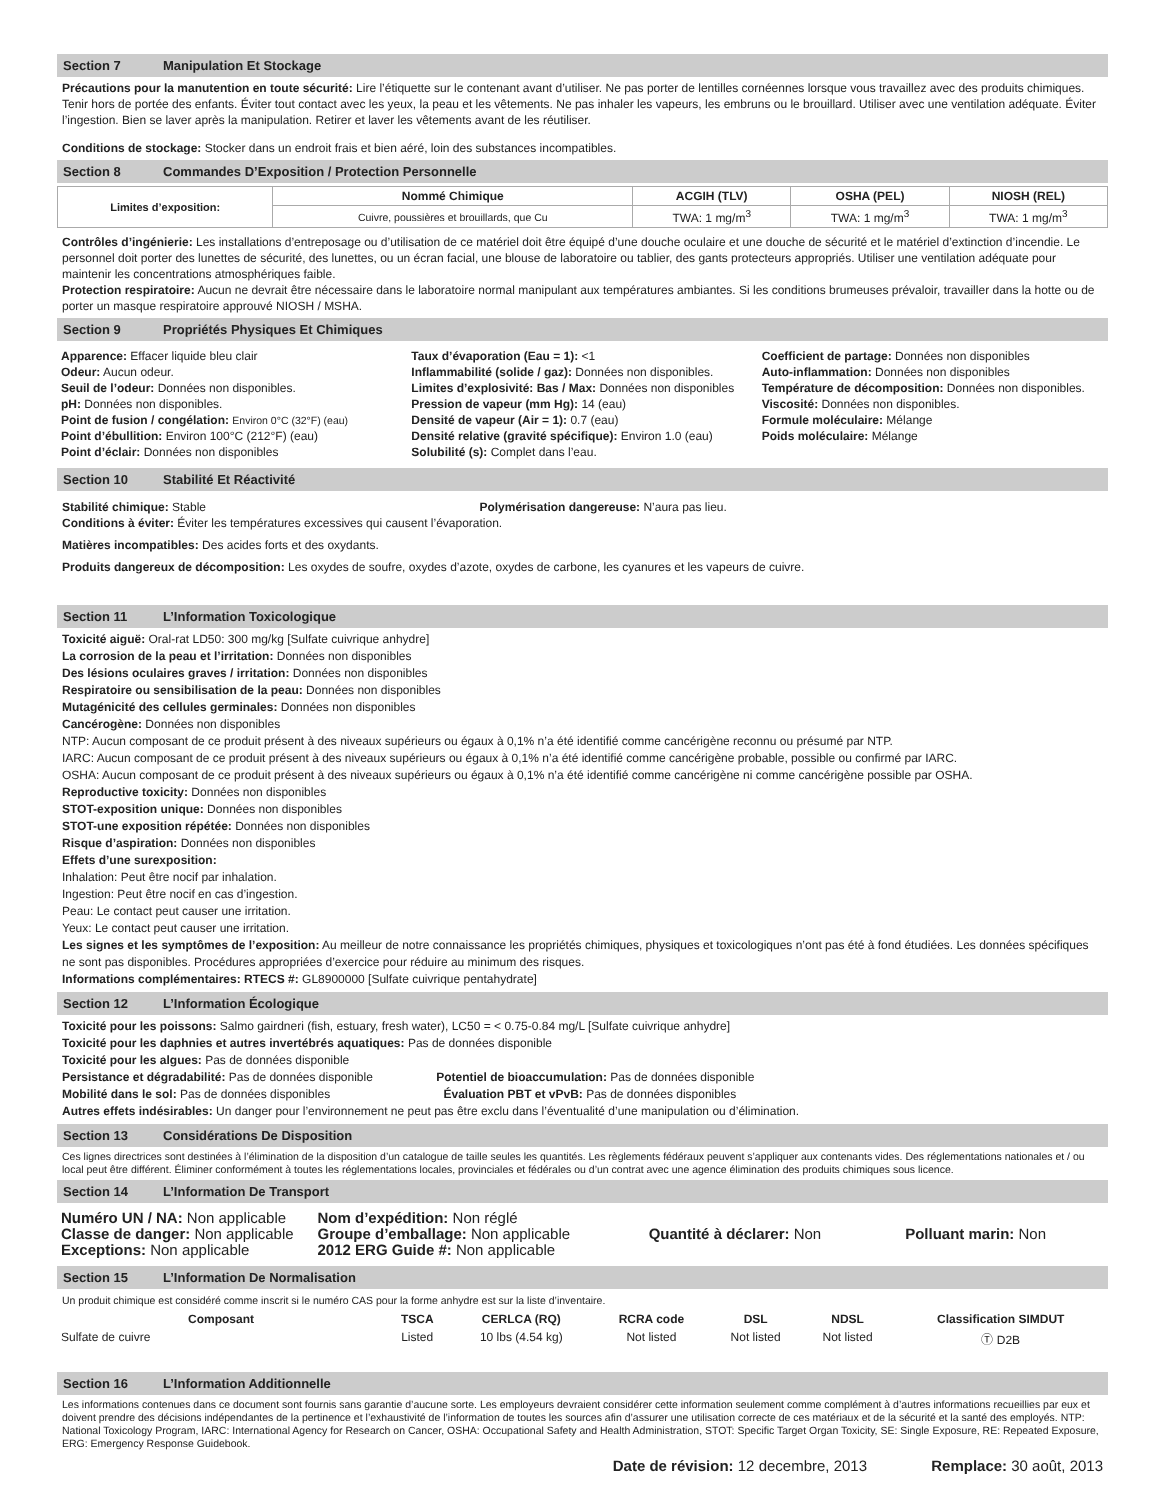Section 7 Manipulation Et Stockage
Précautions pour la manutention en toute sécurité: Lire l’étiquette sur le contenant avant d’utiliser. Ne pas porter de lentilles cornéennes lorsque vous travaillez avec des produits chimiques. Tenir hors de portée des enfants. Éviter tout contact avec les yeux, la peau et les vêtements. Ne pas inhaler les vapeurs, les embruns ou le brouillard. Utiliser avec une ventilation adéquate. Éviter l’ingestion. Bien se laver après la manipulation. Retirer et laver les vêtements avant de les réutiliser.
Conditions de stockage: Stocker dans un endroit frais et bien aéré, loin des substances incompatibles.
Section 8 Commandes D’Exposition / Protection Personnelle
| Limites d’exposition: | Nommé Chimique | ACGIH (TLV) | OSHA (PEL) | NIOSH (REL) |
| | Cuivre, poussières et brouillards, que Cu | TWA: 1 mg/m<sup>3</sup> | TWA: 1 mg/m<sup>3</sup> | TWA: 1 mg/m<sup>3</sup> |
Contrôles d’ingénierie: Les installations d’entreposage ou d’utilisation de ce matériel doit être équipé d’une douche oculaire et une douche de sécurité et le matériel d’extinction d’incendie. Le personnel doit porter des lunettes de sécurité, des lunettes, ou un écran facial, une blouse de laboratoire ou tablier, des gants protecteurs appropriés. Utiliser une ventilation adéquate pour maintenir les concentrations atmosphériques faible.
Protection respiratoire: Aucun ne devrait être nécessaire dans le laboratoire normal manipulant aux températures ambiantes. Si les conditions brumeuses prévaloir, travailler dans la hotte ou de porter un masque respiratoire approuvé NIOSH / MSHA.
Section 9 Propriétés Physiques Et Chimiques
Apparence: Effacer liquide bleu clair
Odeur: Aucun odeur.
Seuil de l’odeur: Données non disponibles.
pH: Données non disponibles.
Point de fusion / congélation: Environ 0°C (32°F) (eau)
Point d’ébullition: Environ 100°C (212°F) (eau)
Point d’éclair: Données non disponibles
Taux d’évaporation (Eau = 1): <1
Inflammabilité (solide / gaz): Données non disponibles.
Limites d’explosivité: Bas / Max: Données non disponibles
Pression de vapeur (mm Hg): 14 (eau)
Densité de vapeur (Air = 1): 0.7 (eau)
Densité relative (gravité spécifique): Environ 1.0 (eau)
Solubilité (s): Complet dans l’eau.
Coefficient de partage: Données non disponibles
Auto-inflammation: Données non disponibles
Température de décomposition: Données non disponibles.
Viscosité: Données non disponibles.
Formule moléculaire: Mélange
Poids moléculaire: Mélange
Section 10 Stabilité Et Réactivité
Stabilité chimique: Stable Polymérisation dangereuse: N’aura pas lieu.
Conditions à éviter: Éviter les températures excessives qui causent l’évaporation.
Matières incompatibles: Des acides forts et des oxydants.
Produits dangereux de décomposition: Les oxydes de soufre, oxydes d’azote, oxydes de carbone, les cyanures et les vapeurs de cuivre.
Section 11 L’Information Toxicologique
Toxicité aiguë: Oral-rat LD50: 300 mg/kg [Sulfate cuivrique anhydre]
La corrosion de la peau et l’irritation: Données non disponibles
Des lésions oculaires graves / irritation: Données non disponibles
Respiratoire ou sensibilisation de la peau: Données non disponibles
Mutagénicité des cellules germinales: Données non disponibles
Cancérogène: Données non disponibles
NTP: Aucun composant de ce produit présent à des niveaux supérieurs ou égaux à 0,1% n’a été identifié comme cancérigène reconnu ou présumé par NTP.
IARC: Aucun composant de ce produit présent à des niveaux supérieurs ou égaux à 0,1% n’a été identifié comme cancérigène probable, possible ou confirmé par IARC.
OSHA: Aucun composant de ce produit présent à des niveaux supérieurs ou égaux à 0,1% n’a été identifié comme cancérigène ni comme cancérigène possible par OSHA.
Reproductive toxicity: Données non disponibles
STOT-exposition unique: Données non disponibles
STOT-une exposition répétée: Données non disponibles
Risque d’aspiration: Données non disponibles
Effets d’une surexposition:
Inhalation: Peut être nocif par inhalation.
Ingestion: Peut être nocif en cas d’ingestion.
Peau: Le contact peut causer une irritation.
Yeux: Le contact peut causer une irritation.
Les signes et les symptômes de l’exposition: Au meilleur de notre connaissance les propriétés chimiques, physiques et toxicologiques n’ont pas été à fond étudiées. Les données spécifiques ne sont pas disponibles. Procédures appropriées d’exercice pour réduire au minimum des risques.
Informations complémentaires: RTECS #: GL8900000 [Sulfate cuivrique pentahydrate]
Section 12 L’Information Écologique
Toxicité pour les poissons: Salmo gairdneri (fish, estuary, fresh water), LC50 = < 0.75-0.84 mg/L [Sulfate cuivrique anhydre]
Toxicité pour les daphnies et autres invertébrés aquatiques: Pas de données disponible
Toxicité pour les algues: Pas de données disponible
Persistance et dégradabilité: Pas de données disponible Potentiel de bioaccumulation: Pas de données disponible
Mobilité dans le sol: Pas de données disponibles Évaluation PBT et vPvB: Pas de données disponibles
Autres effets indésirables: Un danger pour l’environnement ne peut pas être exclu dans l’éventualité d’une manipulation ou d’élimination.
Section 13 Considérations De Disposition
Ces lignes directrices sont destinées à l’élimination de la disposition d’un catalogue de taille seules les quantités. Les règlements fédéraux peuvent s’appliquer aux contenants vides. Des réglementations nationales et / ou local peut être différent. Éliminer conformément à toutes les réglementations locales, provinciales et fédérales ou d’un contrat avec une agence élimination des produits chimiques sous licence.
Section 14 L’Information De Transport
Numéro UN / NA: Non applicable
Classe de danger: Non applicable
Exceptions: Non applicable
Nom d’expédition: Non réglé
Groupe d’emballage: Non applicable
2012 ERG Guide #: Non applicable
Quantité à déclarer: Non
Polluant marin: Non
Section 15 L’Information De Normalisation
Un produit chimique est considéré comme inscrit si le numéro CAS pour la forme anhydre est sur la liste d’inventaire.
| Composant | TSCA | CERLCA (RQ) | RCRA code | DSL | NDSL | Classification SIMDUT |
| --- | --- | --- | --- | --- | --- | --- |
| Sulfate de cuivre | Listed | 10 lbs (4.54 kg) | Not listed | Not listed | Not listed | Ⓣ D2B |
Section 16 L’Information Additionnelle
Les informations contenues dans ce document sont fournis sans garantie d’aucune sorte. Les employeurs devraient considérer cette information seulement comme complément à d’autres informations recueillies par eux et doivent prendre des décisions indépendantes de la pertinence et l’exhaustivité de l’information de toutes les sources afin d’assurer une utilisation correcte de ces matériaux et de la sécurité et la santé des employés. NTP: National Toxicology Program, IARC: International Agency for Research on Cancer, OSHA: Occupational Safety and Health Administration, STOT: Specific Target Organ Toxicity, SE: Single Exposure, RE: Repeated Exposure, ERG: Emergency Response Guidebook.
Date de révision: 12 decembre, 2013 Remplace: 30 août, 2013